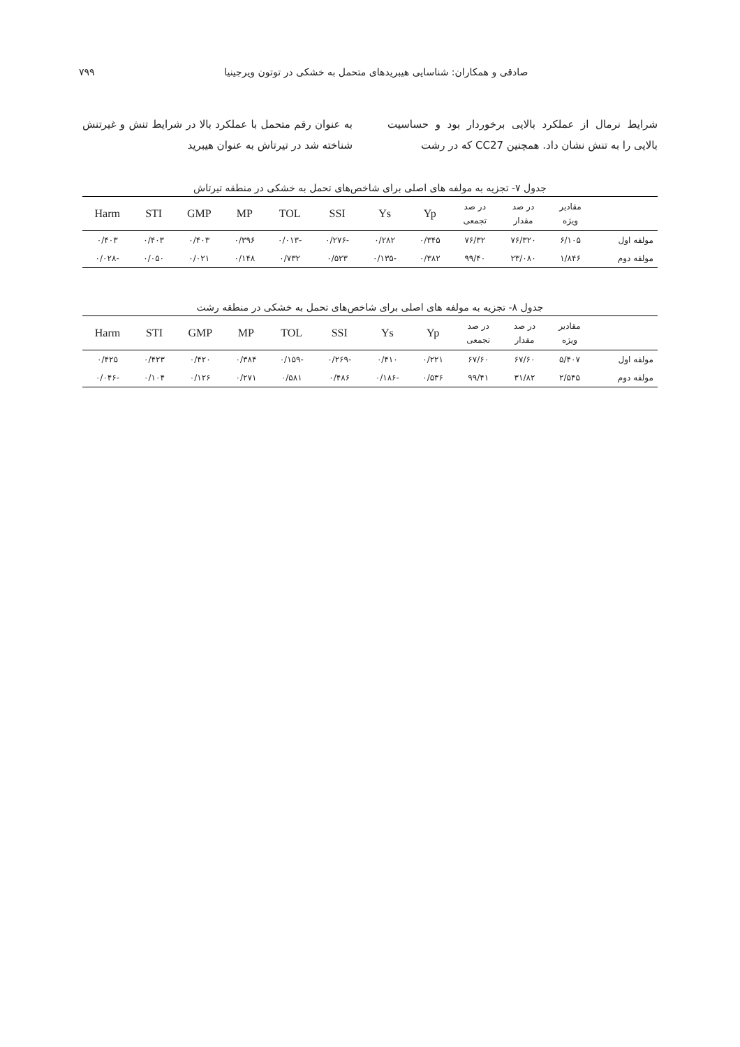صادقی و همکاران: شناسایی هیبریدهای متحمل به خشکی در توتون ویرجینیا ۷۹۹
شرایط نرمال از عملکرد بالایی برخوردار بود و حساسیت بالایی را به تنش نشان داد. همچنین CC27 که در رشت
به عنوان رقم متحمل با عملکرد بالا در شرایط تنش و غیرتنش شناخته شد در تیرتاش به عنوان هیبرید
جدول ۷- تجزیه به مولفه های اصلی برای شاخص‌های تحمل به خشکی در منطقه تیرتاش
| | مقادیر ویژه | در صد مقدار | در صد تجمعی | Yp | Ys | SSI | TOL | MP | GMP | STI | Harm |
| --- | --- | --- | --- | --- | --- | --- | --- | --- | --- | --- | --- |
| مولفه اول | ۶/۱۰۵ | ۷۶/۳۲۰ | ۷۶/۳۲ | ۰/۳۴۵ | ۰/۲۸۲ | -۰/۲۷۶ | -۰/۰۱۳ | ۰/۳۹۶ | ۰/۴۰۳ | ۰/۴۰۳ | ۰/۴۰۳ |
| مولفه دوم | ۱/۸۴۶ | ۲۳/۰۸۰ | ۹۹/۴۰ | ۰/۳۸۲ | -۰/۱۳۵ | ۰/۵۲۳ | ۰/۷۳۲ | ۰/۱۴۸ | ۰/۰۲۱ | ۰/۰۵۰ | -۰/۰۲۸ |
جدول ۸- تجزیه به مولفه های اصلی برای شاخص‌های تحمل به خشکی در منطقه رشت
| | مقادیر ویژه | در صد مقدار | در صد تجمعی | Yp | Ys | SSI | TOL | MP | GMP | STI | Harm |
| --- | --- | --- | --- | --- | --- | --- | --- | --- | --- | --- | --- |
| مولفه اول | ۵/۴۰۷ | ۶۷/۶۰ | ۶۷/۶۰ | ۰/۲۲۱ | ۰/۴۱۰ | -۰/۲۶۹ | -۰/۱۵۹ | ۰/۳۸۴ | ۰/۴۲۰ | ۰/۴۲۳ | ۰/۴۲۵ |
| مولفه دوم | ۲/۵۴۵ | ۳۱/۸۲ | ۹۹/۴۱ | ۰/۵۳۶ | -۰/۱۸۶ | ۰/۴۸۶ | ۰/۵۸۱ | ۰/۲۷۱ | ۰/۱۲۶ | ۰/۱۰۴ | -۰/۰۴۶ |